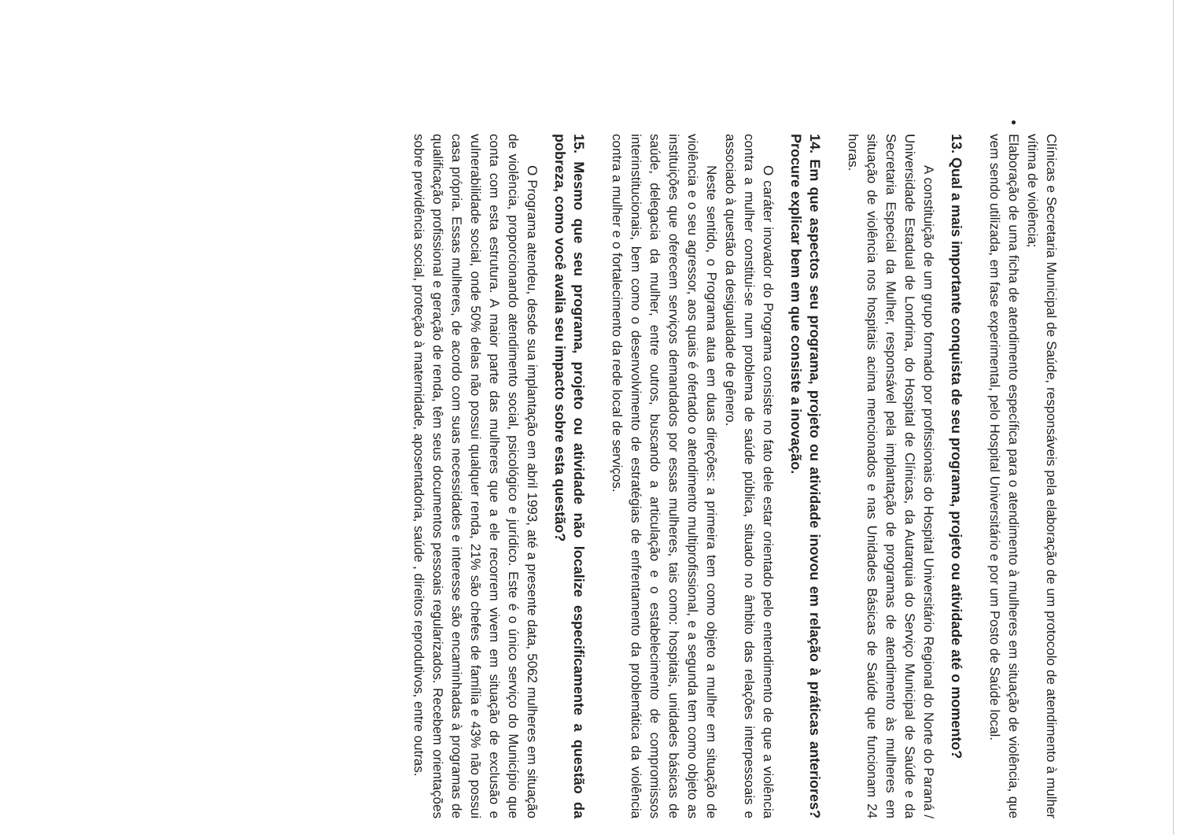Clínicas e Secretaria Municipal de Saúde, responsáveis pela elaboração de um protocolo de atendimento à mulher vítima de violência;
Elaboração de uma ficha de atendimento específica para o atendimento à mulheres em situação de violência, que vem sendo utilizada, em fase experimental, pelo Hospital Universitário e por um Posto de Saúde local.
13. Qual a mais importante conquista de seu programa, projeto ou atividade até o momento?
A constituição de um grupo formado por profissionais do Hospital Universitário Regional do Norte do Paraná / Universidade Estadual de Londrina, do Hospital de Clínicas, da Autarquia do Serviço Municipal de Saúde e da Secretaria Especial da Mulher, responsável pela implantação de programas de atendimento às mulheres em situação de violência nos hospitais acima mencionados e nas Unidades Básicas de Saúde que funcionam 24 horas.
14. Em que aspectos seu programa, projeto ou atividade inovou em relação à práticas anteriores? Procure explicar bem em que consiste a inovação.
O caráter inovador do Programa consiste no fato dele estar orientado pelo entendimento de que a violência contra a mulher constitui-se num problema de saúde pública, situado no âmbito das relações interpessoais e associado à questão da desigualdade de gênero.
Neste sentido, o Programa atua em duas direções: a primeira tem como objeto a mulher em situação de violência e o seu agressor, aos quais é ofertado o atendimento multiprofissional, e a segunda tem como objeto as instituições que oferecem serviços demandados por essas mulheres, tais como: hospitais, unidades básicas de saúde, delegacia da mulher, entre outros, buscando a articulação e o estabelecimento de compromissos interinstitucionais, bem como o desenvolvimento de estratégias de enfrentamento da problemática da violência contra a mulher e o fortalecimento da rede local de serviços.
15. Mesmo que seu programa, projeto ou atividade não localize especificamente a questão da pobreza, como você avalia seu impacto sobre esta questão?
O Programa atendeu, desde sua implantação em abril 1993, até a presente data, 5062 mulheres em situação de violência, proporcionando atendimento social, psicológico e jurídico. Este é o único serviço do Município que conta com esta estrutura. A maior parte das mulheres que a ele recorrem vivem em situação de exclusão e vulnerabilidade social, onde 50% delas não possui qualquer renda, 21% são chefes de família e 43% não possui casa própria. Essas mulheres, de acordo com suas necessidades e interesse são encaminhadas à programas de qualificação profissional e geração de renda, têm seus documentos pessoais regularizados. Recebem orientações sobre previdência social, proteção à maternidade, aposentadoria, saúde , direitos reprodutivos, entre outras.